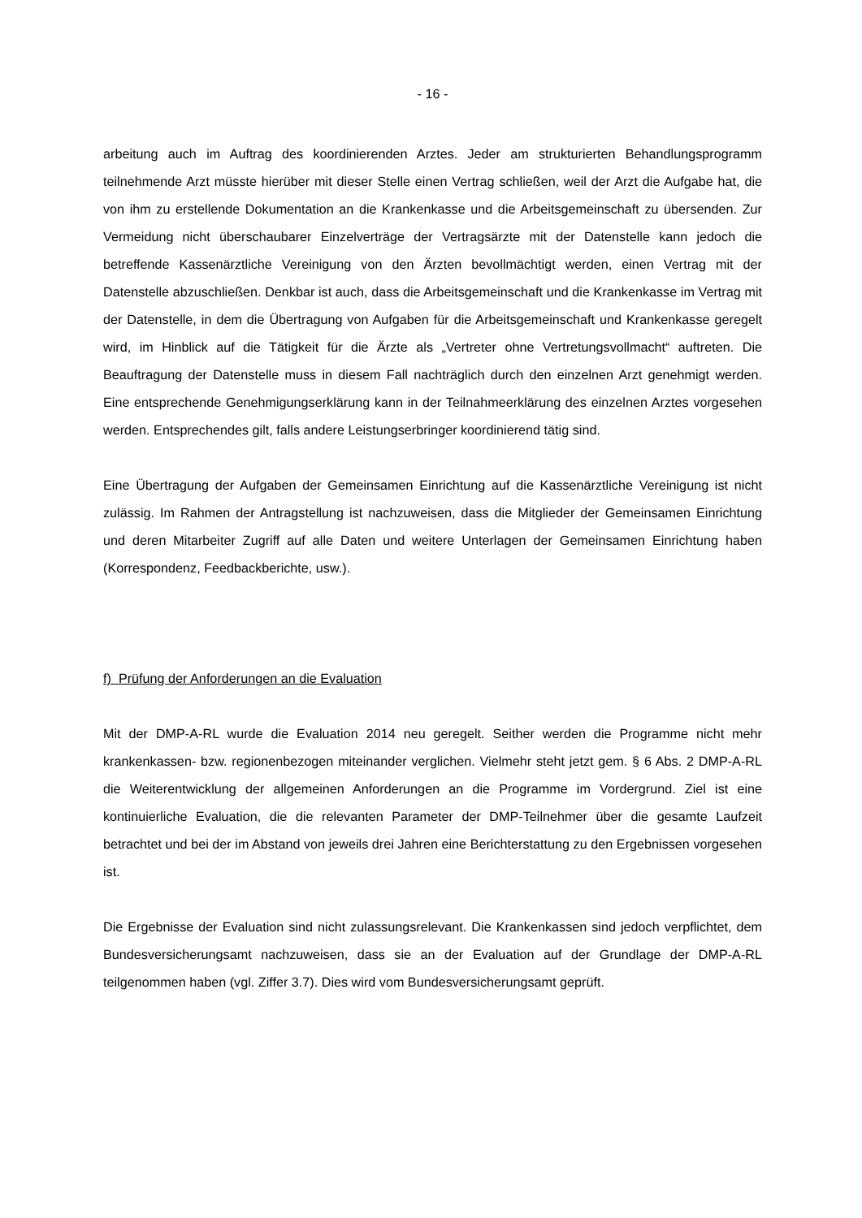- 16 -
arbeitung auch im Auftrag des koordinierenden Arztes. Jeder am strukturierten Behandlungsprogramm teilnehmende Arzt müsste hierüber mit dieser Stelle einen Vertrag schließen, weil der Arzt die Aufgabe hat, die von ihm zu erstellende Dokumentation an die Krankenkasse und die Arbeitsgemeinschaft zu übersenden. Zur Vermeidung nicht überschaubarer Einzelverträge der Vertragsärzte mit der Datenstelle kann jedoch die betreffende Kassenärztliche Vereinigung von den Ärzten bevollmächtigt werden, einen Vertrag mit der Datenstelle abzuschließen. Denkbar ist auch, dass die Arbeitsgemeinschaft und die Krankenkasse im Vertrag mit der Datenstelle, in dem die Übertragung von Aufgaben für die Arbeitsgemeinschaft und Krankenkasse geregelt wird, im Hinblick auf die Tätigkeit für die Ärzte als „Vertreter ohne Vertretungsvollmacht“ auftreten. Die Beauftragung der Datenstelle muss in diesem Fall nachträglich durch den einzelnen Arzt genehmigt werden. Eine entsprechende Genehmigungserklärung kann in der Teilnahmeerklärung des einzelnen Arztes vorgesehen werden. Entsprechendes gilt, falls andere Leistungserbringer koordinierend tätig sind.
Eine Übertragung der Aufgaben der Gemeinsamen Einrichtung auf die Kassenärztliche Vereinigung ist nicht zulässig. Im Rahmen der Antragstellung ist nachzuweisen, dass die Mitglieder der Gemeinsamen Einrichtung und deren Mitarbeiter Zugriff auf alle Daten und weitere Unterlagen der Gemeinsamen Einrichtung haben (Korrespondenz, Feedbackberichte, usw.).
f) Prüfung der Anforderungen an die Evaluation
Mit der DMP-A-RL wurde die Evaluation 2014 neu geregelt. Seither werden die Programme nicht mehr krankenkassen- bzw. regionenbezogen miteinander verglichen. Vielmehr steht jetzt gem. § 6 Abs. 2 DMP-A-RL die Weiterentwicklung der allgemeinen Anforderungen an die Programme im Vordergrund. Ziel ist eine kontinuierliche Evaluation, die die relevanten Parameter der DMP-Teilnehmer über die gesamte Laufzeit betrachtet und bei der im Abstand von jeweils drei Jahren eine Berichterstattung zu den Ergebnissen vorgesehen ist.
Die Ergebnisse der Evaluation sind nicht zulassungsrelevant. Die Krankenkassen sind jedoch verpflichtet, dem Bundesversicherungsamt nachzuweisen, dass sie an der Evaluation auf der Grundlage der DMP-A-RL teilgenommen haben (vgl. Ziffer 3.7). Dies wird vom Bundesversicherungsamt geprüft.